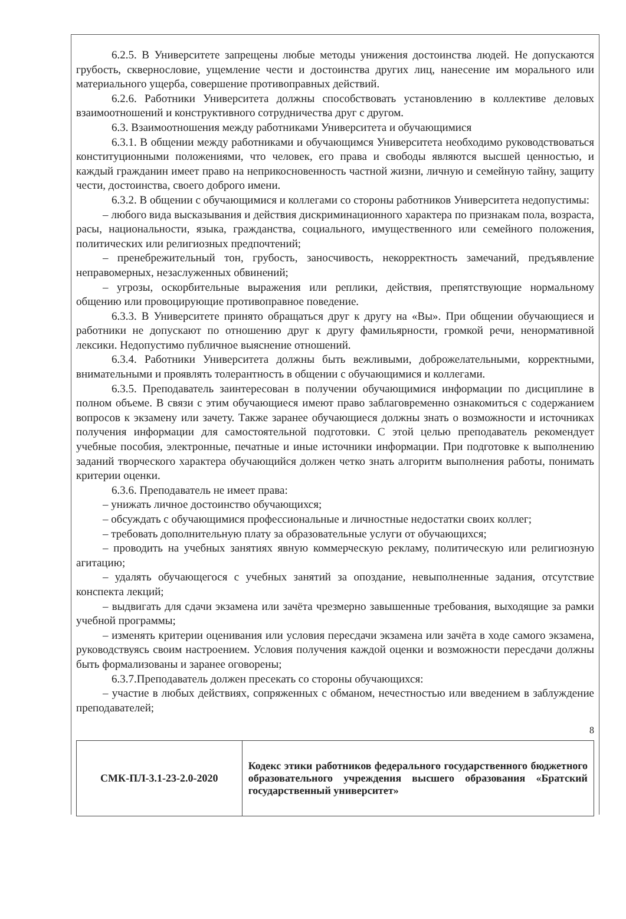6.2.5. В Университете запрещены любые методы унижения достоинства людей. Не допускаются грубость, сквернословие, ущемление чести и достоинства других лиц, нанесение им морального или материального ущерба, совершение противоправных действий.
6.2.6. Работники Университета должны способствовать установлению в коллективе деловых взаимоотношений и конструктивного сотрудничества друг с другом.
6.3. Взаимоотношения между работниками Университета и обучающимися
6.3.1. В общении между работниками и обучающимся Университета необходимо руководствоваться конституционными положениями, что человек, его права и свободы являются высшей ценностью, и каждый гражданин имеет право на неприкосновенность частной жизни, личную и семейную тайну, защиту чести, достоинства, своего доброго имени.
6.3.2. В общении с обучающимися и коллегами со стороны работников Университета недопустимы:
– любого вида высказывания и действия дискриминационного характера по признакам пола, возраста, расы, национальности, языка, гражданства, социального, имущественного или семейного положения, политических или религиозных предпочтений;
– пренебрежительный тон, грубость, заносчивость, некорректность замечаний, предъявление неправомерных, незаслуженных обвинений;
– угрозы, оскорбительные выражения или реплики, действия, препятствующие нормальному общению или провоцирующие противоправное поведение.
6.3.3. В Университете принято обращаться друг к другу на «Вы». При общении обучающиеся и работники не допускают по отношению друг к другу фамильярности, громкой речи, ненормативной лексики. Недопустимо публичное выяснение отношений.
6.3.4. Работники Университета должны быть вежливыми, доброжелательными, корректными, внимательными и проявлять толерантность в общении с обучающимися и коллегами.
6.3.5. Преподаватель заинтересован в получении обучающимися информации по дисциплине в полном объеме. В связи с этим обучающиеся имеют право заблаговременно ознакомиться с содержанием вопросов к экзамену или зачету. Также заранее обучающиеся должны знать о возможности и источниках получения информации для самостоятельной подготовки. С этой целью преподаватель рекомендует учебные пособия, электронные, печатные и иные источники информации. При подготовке к выполнению заданий творческого характера обучающийся должен четко знать алгоритм выполнения работы, понимать критерии оценки.
6.3.6. Преподаватель не имеет права:
– унижать личное достоинство обучающихся;
– обсуждать с обучающимися профессиональные и личностные недостатки своих коллег;
– требовать дополнительную плату за образовательные услуги от обучающихся;
– проводить на учебных занятиях явную коммерческую рекламу, политическую или религиозную агитацию;
– удалять обучающегося с учебных занятий за опоздание, невыполненные задания, отсутствие конспекта лекций;
– выдвигать для сдачи экзамена или зачёта чрезмерно завышенные требования, выходящие за рамки учебной программы;
– изменять критерии оценивания или условия пересдачи экзамена или зачёта в ходе самого экзамена, руководствуясь своим настроением. Условия получения каждой оценки и возможности пересдачи должны быть формализованы и заранее оговорены;
6.3.7.Преподаватель должен пресекать со стороны обучающихся:
– участие в любых действиях, сопряженных с обманом, нечестностью или введением в заблуждение преподавателей;
8
| СМК-ПЛ-3.1-23-2.0-2020 | Кодекс этики работников федерального государственного бюджетного образовательного учреждения высшего образования «Братский государственный университет» |